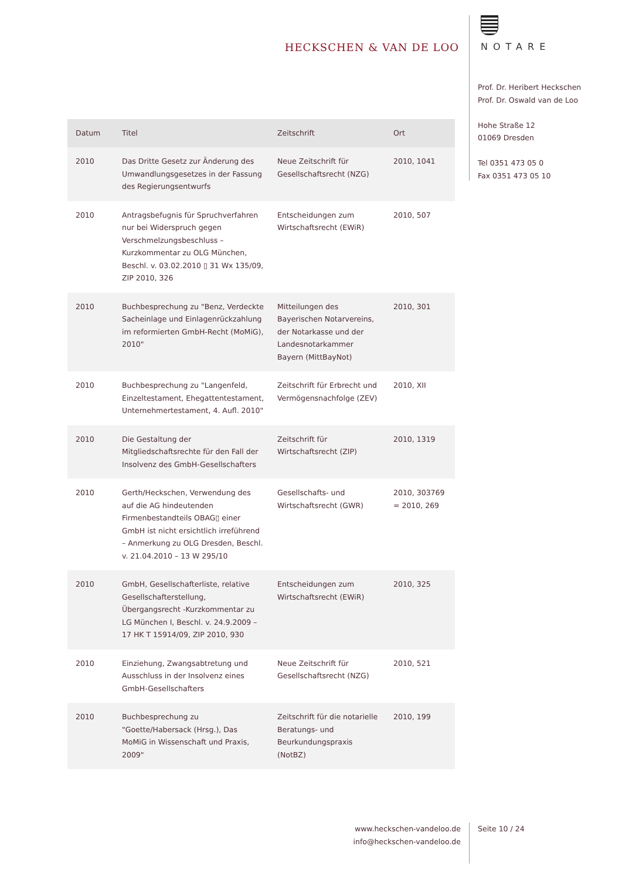HECKSCHEN & VAN DE LOO
NOTARE
Prof. Dr. Heribert Heckschen
Prof. Dr. Oswald van de Loo
Hohe Straße 12
01069 Dresden
Tel 0351 473 05 0
Fax 0351 473 05 10
| Datum | Titel | Zeitschrift | Ort |
| --- | --- | --- | --- |
| 2010 | Das Dritte Gesetz zur Änderung des Umwandlungsgesetzes in der Fassung des Regierungsentwurfs | Neue Zeitschrift für Gesellschaftsrecht (NZG) | 2010, 1041 |
| 2010 | Antragsbefugnis für Spruchverfahren nur bei Widerspruch gegen Verschmelzungsbeschluss – Kurzkommentar zu OLG München, Beschl. v. 03.02.2010 ▯ 31 Wx 135/09, ZIP 2010, 326 | Entscheidungen zum Wirtschaftsrecht (EWiR) | 2010, 507 |
| 2010 | Buchbesprechung zu "Benz, Verdeckte Sacheinlage und Einlagenrückzahlung im reformierten GmbH-Recht (MoMiG), 2010" | Mitteilungen des Bayerischen Notarvereins, der Notarkasse und der Landesnotarkammer Bayern (MittBayNot) | 2010, 301 |
| 2010 | Buchbesprechung zu "Langenfeld, Einzeltestament, Ehegattentestament, Unternehmertestament, 4. Aufl. 2010" | Zeitschrift für Erbrecht und Vermögensnachfolge (ZEV) | 2010, XII |
| 2010 | Die Gestaltung der Mitgliedschaftsrechte für den Fall der Insolvenz des GmbH-Gesellschafters | Zeitschrift für Wirtschaftsrecht (ZIP) | 2010, 1319 |
| 2010 | Gerth/Heckschen, Verwendung des auf die AG hindeutenden Firmenbestandteils OBAG▯ einer GmbH ist nicht ersichtlich irreführend – Anmerkung zu OLG Dresden, Beschl. v. 21.04.2010 – 13 W 295/10 | Gesellschafts- und Wirtschaftsrecht (GWR) | 2010, 303769 = 2010, 269 |
| 2010 | GmbH, Gesellschafterliste, relative Gesellschafterstellung, Übergangsrecht -Kurzkommentar zu LG München I, Beschl. v. 24.9.2009 – 17 HK T 15914/09, ZIP 2010, 930 | Entscheidungen zum Wirtschaftsrecht (EWiR) | 2010, 325 |
| 2010 | Einziehung, Zwangsabtretung und Ausschluss in der Insolvenz eines GmbH-Gesellschafters | Neue Zeitschrift für Gesellschaftsrecht (NZG) | 2010, 521 |
| 2010 | Buchbesprechung zu "Goette/Habersack (Hrsg.), Das MoMiG in Wissenschaft und Praxis, 2009" | Zeitschrift für die notarielle Beratungs- und Beurkundungspraxis (NotBZ) | 2010, 199 |
www.heckschen-vandeloo.de
info@heckschen-vandeloo.de
Seite 10 / 24